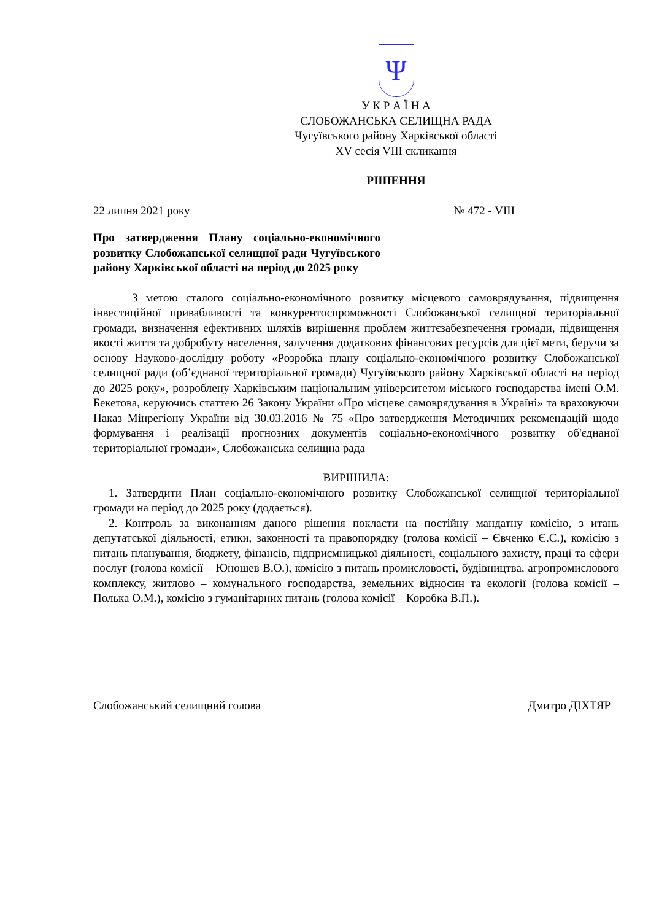Ψ
У К Р А Ї Н А
СЛОБОЖАНСЬКА СЕЛИЩНА РАДА
Чугуївського району Харківської області
XV сесія VIII скликання
РІШЕННЯ
22 липня 2021 року № 472 - VIII
Про затвердження Плану соціально-економічного розвитку Слобожанської селищної ради Чугуївського району Харківської області на період до 2025 року
З метою сталого соціально-економічного розвитку місцевого самоврядування, підвищення інвестиційної привабливості та конкурентоспроможності Слобожанської селищної територіальної громади, визначення ефективних шляхів вирішення проблем життєзабезпечення громади, підвищення якості життя та добробуту населення, залучення додаткових фінансових ресурсів для цієї мети, беручи за основу Науково-дослідну роботу «Розробка плану соціально-економічного розвитку Слобожанської селищної ради (об’єднаної територіальної громади) Чугуївського району Харківської області на період до 2025 року», розроблену Харківським національним університетом міського господарства імені О.М. Бекетова, керуючись статтею 26 Закону України «Про місцеве самоврядування в Україні» та враховуючи Наказ Мінрегіону України від 30.03.2016 № 75 «Про затвердження Методичних рекомендацій щодо формування і реалізації прогнозних документів соціально-економічного розвитку об'єднаної територіальної громади», Слобожанська селищна рада
ВИРІШИЛА:
1. Затвердити План соціально-економічного розвитку Слобожанської селищної територіальної громади на період до 2025 року (додається).
2. Контроль за виконанням даного рішення покласти на постійну мандатну комісію, з итань депутатської діяльності, етики, законності та правопорядку (голова комісії – Євченко Є.С.), комісію з питань планування, бюджету, фінансів, підприємницької діяльності, соціального захисту, праці та сфери послуг (голова комісії – Юношев В.О.), комісію з питань промисловості, будівництва, агропромислового комплексу, житлово – комунального господарства, земельних відносин та екології (голова комісії – Полька О.М.), комісію з гуманітарних питань (голова комісії – Коробка В.П.).
Слобожанський селищний голова Дмитро ДІХТЯР